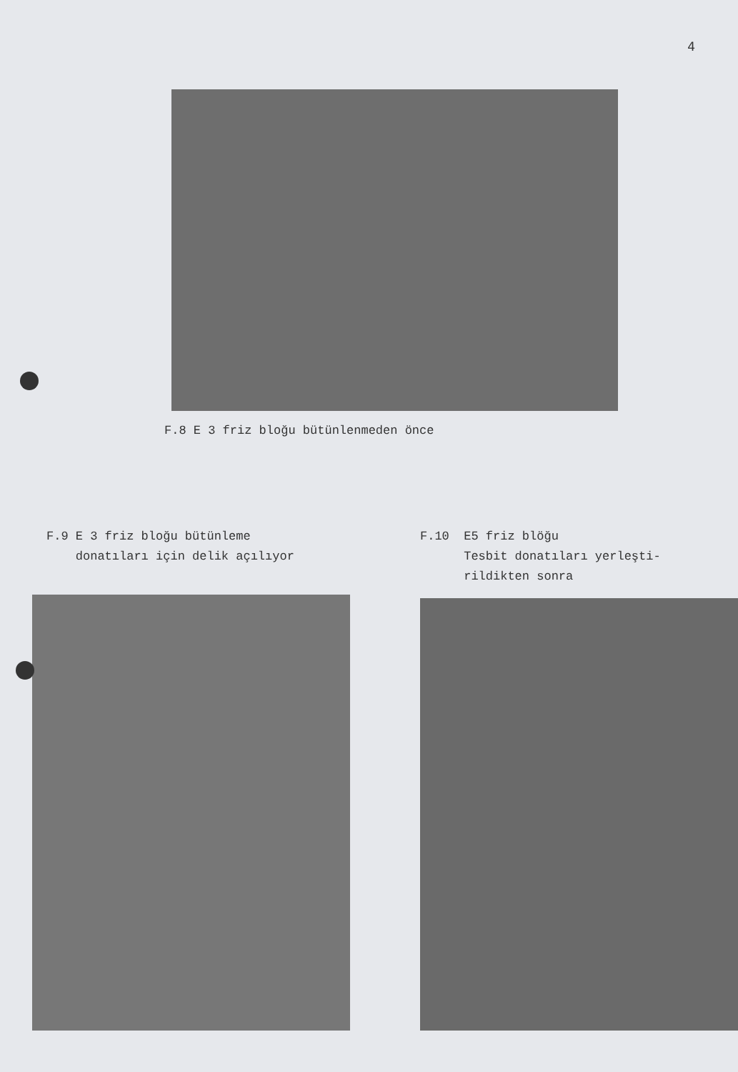4
F.8 E 3 friz bloğu bütünlenmeden önce
F.9 E 3 friz bloğu bütünleme
donatıları için delik açılıyor
F.10 E5 friz blöğu
Tesbit donatıları yerleşti-
rildikten sonra